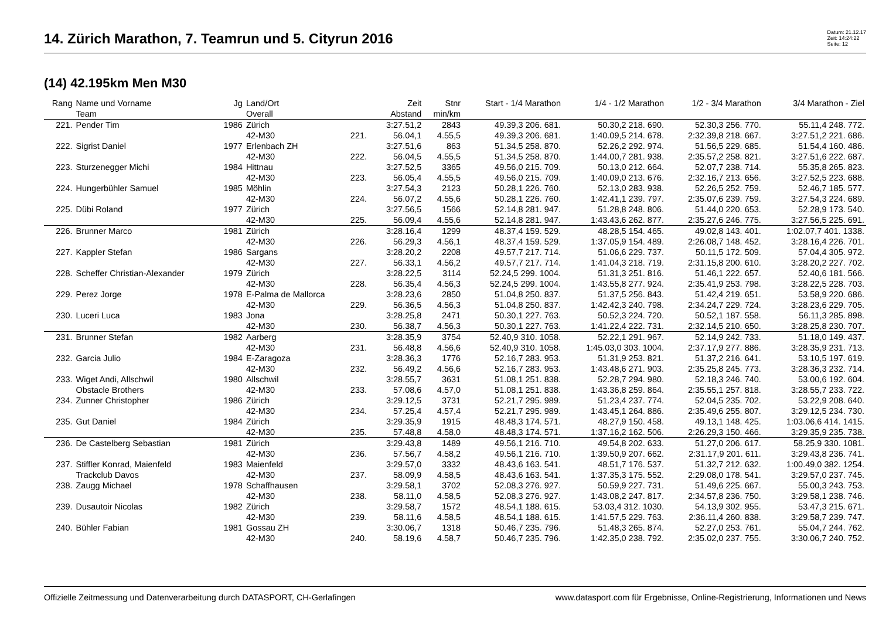14. Zürich Marathon, 7. Teamrun und 5. Cityrun 2016
Datum: 21.12.17
Zeit: 14:24:22
Seite: 12
(14) 42.195km Men M30
| Rang | Name und Vorname | Jg | Land/Ort | | Zeit | Stnr | Start - 1/4 Marathon | 1/4 - 1/2 Marathon | 1/2 - 3/4 Marathon | 3/4 Marathon - Ziel |
| --- | --- | --- | --- | --- | --- | --- | --- | --- | --- | --- |
| | Team | | Overall | | Abstand | min/km | | | | |
| 221. | Pender Tim | 1986 | Zürich | | 3:27.51,2 | 2843 | 49.39,3 206. 681. | 50.30,2 218. 690. | 52.30,3 256. 770. | 55.11,4 248. 772. |
| | | | 42-M30 | 221. | 56.04,1 | 4.55,5 | 49.39,3 206. 681. | 1:40.09,5 214. 678. | 2:32.39,8 218. 667. | 3:27.51,2 221. 686. |
| 222. | Sigrist Daniel | 1977 | Erlenbach ZH | | 3:27.51,6 | 863 | 51.34,5 258. 870. | 52.26,2 292. 974. | 51.56,5 229. 685. | 51.54,4 160. 486. |
| | | | 42-M30 | 222. | 56.04,5 | 4.55,5 | 51.34,5 258. 870. | 1:44.00,7 281. 938. | 2:35.57,2 258. 821. | 3:27.51,6 222. 687. |
| 223. | Sturzenegger Michi | 1984 | Hittnau | | 3:27.52,5 | 3365 | 49.56,0 215. 709. | 50.13,0 212. 664. | 52.07,7 238. 714. | 55.35,8 265. 823. |
| | | | 42-M30 | 223. | 56.05,4 | 4.55,5 | 49.56,0 215. 709. | 1:40.09,0 213. 676. | 2:32.16,7 213. 656. | 3:27.52,5 223. 688. |
| 224. | Hungerbühler Samuel | 1985 | Möhlin | | 3:27.54,3 | 2123 | 50.28,1 226. 760. | 52.13,0 283. 938. | 52.26,5 252. 759. | 52.46,7 185. 577. |
| | | | 42-M30 | 224. | 56.07,2 | 4.55,6 | 50.28,1 226. 760. | 1:42.41,1 239. 797. | 2:35.07,6 239. 759. | 3:27.54,3 224. 689. |
| 225. | Dübi Roland | 1977 | Zürich | | 3:27.56,5 | 1566 | 52.14,8 281. 947. | 51.28,8 248. 806. | 51.44,0 220. 653. | 52.28,9 173. 540. |
| | | | 42-M30 | 225. | 56.09,4 | 4.55,6 | 52.14,8 281. 947. | 1:43.43,6 262. 877. | 2:35.27,6 246. 775. | 3:27.56,5 225. 691. |
| 226. | Brunner Marco | 1981 | Zürich | | 3:28.16,4 | 1299 | 48.37,4 159. 529. | 48.28,5 154. 465. | 49.02,8 143. 401. | 1:02.07,7 401. 1338. |
| | | | 42-M30 | 226. | 56.29,3 | 4.56,1 | 48.37,4 159. 529. | 1:37.05,9 154. 489. | 2:26.08,7 148. 452. | 3:28.16,4 226. 701. |
| 227. | Kappler Stefan | 1986 | Sargans | | 3:28.20,2 | 2208 | 49.57,7 217. 714. | 51.06,6 229. 737. | 50.11,5 172. 509. | 57.04,4 305. 972. |
| | | | 42-M30 | 227. | 56.33,1 | 4.56,2 | 49.57,7 217. 714. | 1:41.04,3 218. 719. | 2:31.15,8 200. 610. | 3:28.20,2 227. 702. |
| 228. | Scheffer Christian-Alexander | 1979 | Zürich | | 3:28.22,5 | 3114 | 52.24,5 299. 1004. | 51.31,3 251. 816. | 51.46,1 222. 657. | 52.40,6 181. 566. |
| | | | 42-M30 | 228. | 56.35,4 | 4.56,3 | 52.24,5 299. 1004. | 1:43.55,8 277. 924. | 2:35.41,9 253. 798. | 3:28.22,5 228. 703. |
| 229. | Perez Jorge | 1978 | E-Palma de Mallorca | | 3:28.23,6 | 2850 | 51.04,8 250. 837. | 51.37,5 256. 843. | 51.42,4 219. 651. | 53.58,9 220. 686. |
| | | | 42-M30 | 229. | 56.36,5 | 4.56,3 | 51.04,8 250. 837. | 1:42.42,3 240. 798. | 2:34.24,7 229. 724. | 3:28.23,6 229. 705. |
| 230. | Luceri Luca | 1983 | Jona | | 3:28.25,8 | 2471 | 50.30,1 227. 763. | 50.52,3 224. 720. | 50.52,1 187. 558. | 56.11,3 285. 898. |
| | | | 42-M30 | 230. | 56.38,7 | 4.56,3 | 50.30,1 227. 763. | 1:41.22,4 222. 731. | 2:32.14,5 210. 650. | 3:28.25,8 230. 707. |
| 231. | Brunner Stefan | 1982 | Aarberg | | 3:28.35,9 | 3754 | 52.40,9 310. 1058. | 52.22,1 291. 967. | 52.14,9 242. 733. | 51.18,0 149. 437. |
| | | | 42-M30 | 231. | 56.48,8 | 4.56,6 | 52.40,9 310. 1058. | 1:45.03,0 303. 1004. | 2:37.17,9 277. 886. | 3:28.35,9 231. 713. |
| 232. | Garcia Julio | 1984 | E-Zaragoza | | 3:28.36,3 | 1776 | 52.16,7 283. 953. | 51.31,9 253. 821. | 51.37,2 216. 641. | 53.10,5 197. 619. |
| | | | 42-M30 | 232. | 56.49,2 | 4.56,6 | 52.16,7 283. 953. | 1:43.48,6 271. 903. | 2:35.25,8 245. 773. | 3:28.36,3 232. 714. |
| 233. | Wiget Andi, Allschwil | 1980 | Allschwil | | 3:28.55,7 | 3631 | 51.08,1 251. 838. | 52.28,7 294. 980. | 52.18,3 246. 740. | 53.00,6 192. 604. |
| | Obstacle Brothers | | 42-M30 | 233. | 57.08,6 | 4.57,0 | 51.08,1 251. 838. | 1:43.36,8 259. 864. | 2:35.55,1 257. 818. | 3:28.55,7 233. 722. |
| 234. | Zunner Christopher | 1986 | Zürich | | 3:29.12,5 | 3731 | 52.21,7 295. 989. | 51.23,4 237. 774. | 52.04,5 235. 702. | 53.22,9 208. 640. |
| | | | 42-M30 | 234. | 57.25,4 | 4.57,4 | 52.21,7 295. 989. | 1:43.45,1 264. 886. | 2:35.49,6 255. 807. | 3:29.12,5 234. 730. |
| 235. | Gut Daniel | 1984 | Zürich | | 3:29.35,9 | 1915 | 48.48,3 174. 571. | 48.27,9 150. 458. | 49.13,1 148. 425. | 1:03.06,6 414. 1415. |
| | | | 42-M30 | 235. | 57.48,8 | 4.58,0 | 48.48,3 174. 571. | 1:37.16,2 162. 506. | 2:26.29,3 150. 466. | 3:29.35,9 235. 738. |
| 236. | De Castelberg Sebastian | 1981 | Zürich | | 3:29.43,8 | 1489 | 49.56,1 216. 710. | 49.54,8 202. 633. | 51.27,0 206. 617. | 58.25,9 330. 1081. |
| | | | 42-M30 | 236. | 57.56,7 | 4.58,2 | 49.56,1 216. 710. | 1:39.50,9 207. 662. | 2:31.17,9 201. 611. | 3:29.43,8 236. 741. |
| 237. | Stiffler Konrad, Maienfeld | 1983 | Maienfeld | | 3:29.57,0 | 3332 | 48.43,6 163. 541. | 48.51,7 176. 537. | 51.32,7 212. 632. | 1:00.49,0 382. 1254. |
| | Trackclub Davos | | 42-M30 | 237. | 58.09,9 | 4.58,5 | 48.43,6 163. 541. | 1:37.35,3 175. 552. | 2:29.08,0 178. 541. | 3:29.57,0 237. 745. |
| 238. | Zaugg Michael | 1978 | Schaffhausen | | 3:29.58,1 | 3702 | 52.08,3 276. 927. | 50.59,9 227. 731. | 51.49,6 225. 667. | 55.00,3 243. 753. |
| | | | 42-M30 | 238. | 58.11,0 | 4.58,5 | 52.08,3 276. 927. | 1:43.08,2 247. 817. | 2:34.57,8 236. 750. | 3:29.58,1 238. 746. |
| 239. | Dusautoir Nicolas | 1982 | Zürich | | 3:29.58,7 | 1572 | 48.54,1 188. 615. | 53.03,4 312. 1030. | 54.13,9 302. 955. | 53.47,3 215. 671. |
| | | | 42-M30 | 239. | 58.11,6 | 4.58,5 | 48.54,1 188. 615. | 1:41.57,5 229. 763. | 2:36.11,4 260. 838. | 3:29.58,7 239. 747. |
| 240. | Bühler Fabian | 1981 | Gossau ZH | | 3:30.06,7 | 1318 | 50.46,7 235. 796. | 51.48,3 265. 874. | 52.27,0 253. 761. | 55.04,7 244. 762. |
| | | | 42-M30 | 240. | 58.19,6 | 4.58,7 | 50.46,7 235. 796. | 1:42.35,0 238. 792. | 2:35.02,0 237. 755. | 3:30.06,7 240. 752. |
Offizielle Zeitmessung und Datenverarbeitung durch DATASPORT, CH-Gerlafingen www.datasport.com für Ergebnisse, Online-Registrierung, Informationen und News